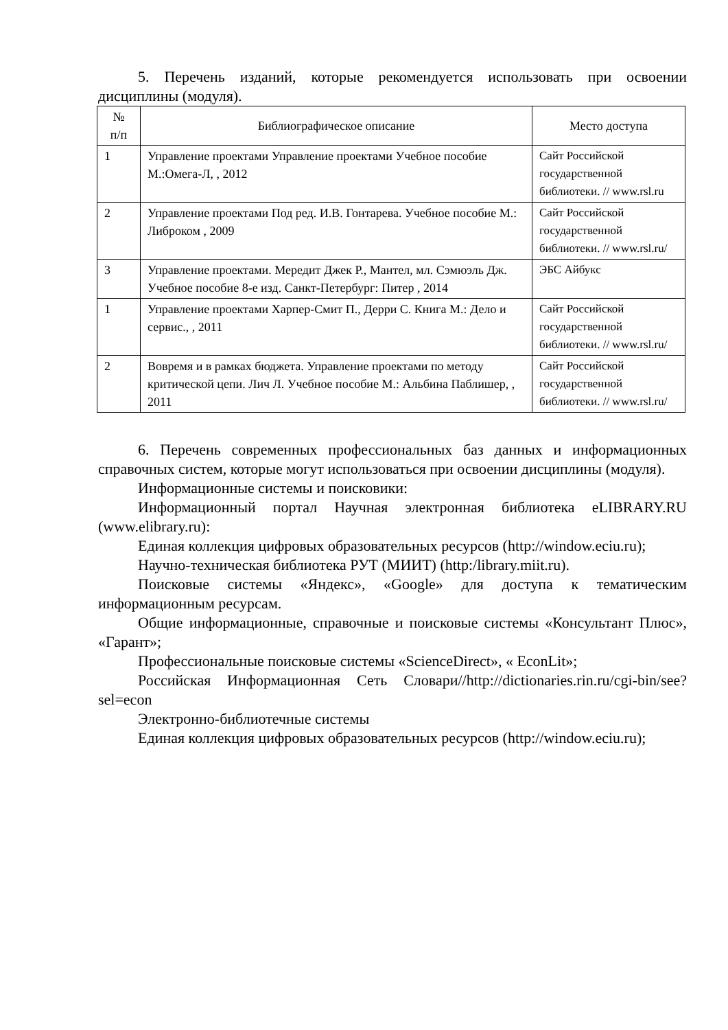5. Перечень изданий, которые рекомендуется использовать при освоении дисциплины (модуля).
| № п/п | Библиографическое описание | Место доступа |
| 1 | Управление проектами Управление проектами Учебное пособие М.:Омега-Л, , 2012 | Сайт Российской государственной библиотеки. // www.rsl.ru |
| 2 | Управление проектами Под ред. И.В. Гонтарева. Учебное пособие М.: Либроком , 2009 | Сайт Российской государственной библиотеки. // www.rsl.ru/ |
| 3 | Управление проектами. Мередит Джек Р., Мантел, мл. Сэмюэль Дж. Учебное пособие 8-е изд. Санкт-Петербург: Питер , 2014 | ЭБС Айбукс |
| 1 | Управление проектами Харпер-Смит П., Дерри С. Книга М.: Дело и сервис., , 2011 | Сайт Российской государственной библиотеки. // www.rsl.ru/ |
| 2 | Вовремя и в рамках бюджета. Управление проектами по методу критической цепи. Лич Л. Учебное пособие М.: Альбина Паблишер, , 2011 | Сайт Российской государственной библиотеки. // www.rsl.ru/ |
6. Перечень современных профессиональных баз данных и информационных справочных систем, которые могут использоваться при освоении дисциплины (модуля).
Информационные системы и поисковики:
Информационный портал Научная электронная библиотека eLIBRARY.RU (www.elibrary.ru):
Единая коллекция цифровых образовательных ресурсов (http://window.eciu.ru);
Научно-техническая библиотека РУТ (МИИТ) (http:/library.miit.ru).
Поисковые системы «Яндекс», «Google» для доступа к тематическим информационным ресурсам.
Общие информационные, справочные и поисковые системы «Консультант Плюс», «Гарант»;
Профессиональные поисковые системы «ScienceDirect», « EconLit»;
Российская Информационная Сеть Словари//http://dictionaries.rin.ru/cgi-bin/see?sel=econ
Электронно-библиотечные системы
Единая коллекция цифровых образовательных ресурсов (http://window.eciu.ru);